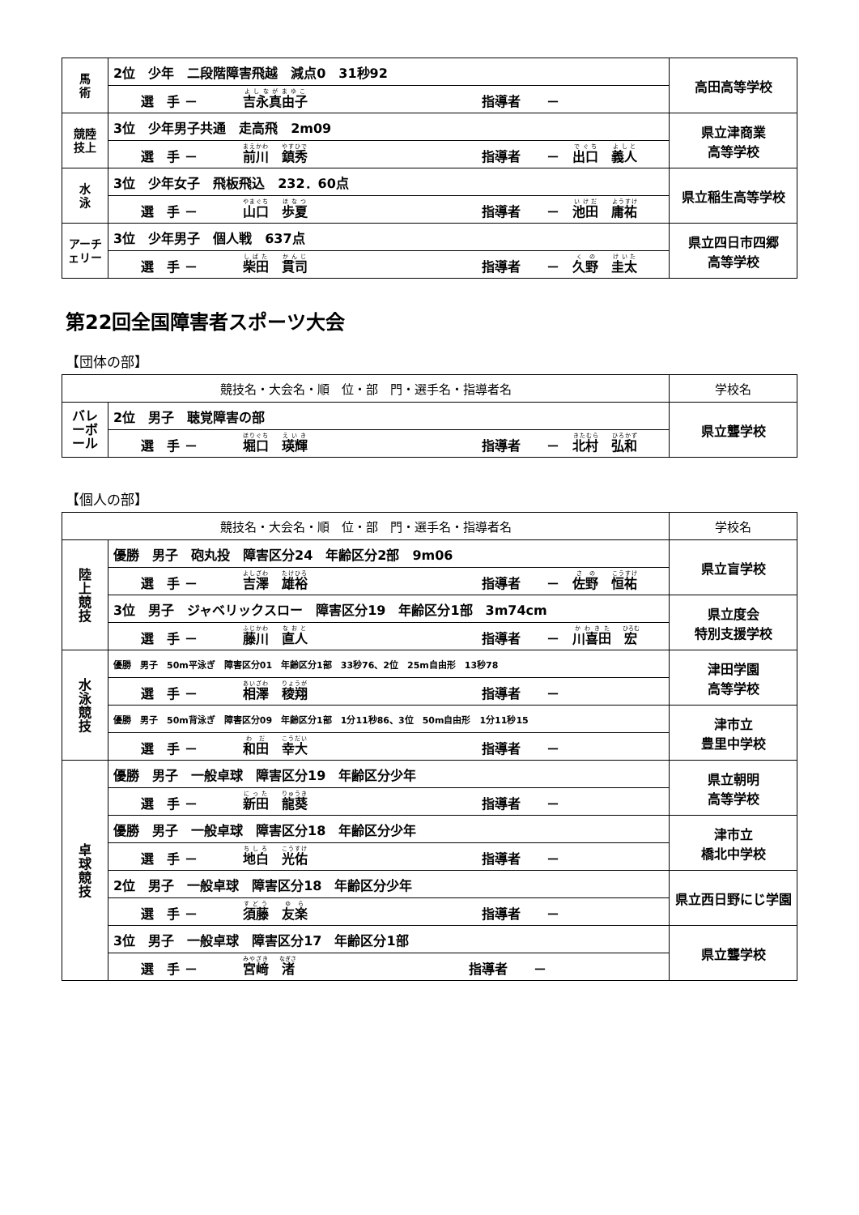| 馬 術 | 2位 少年 二段階障害飛越 減点0 31秒92 | 高田高等学校 |
| | 選 手 － 吉永真由子 指導者 － | |
| 競陸 技上 | 3位 少年男子共通 走高飛 2m09 | 県立津商業 高等学校 |
| | 選 手 － 前川 鎮秀 指導者 － 出口 義人 | |
| 水 泳 | 3位 少年女子 飛板飛込 232．60点 | 県立稲生高等学校 |
| | 選 手 － 山口 歩夏 指導者 － 池田 庸祐 | |
| アーチェリー | 3位 少年男子 個人戦 637点 | 県立四日市四郷 高等学校 |
| | 選 手 － 柴田 貫司 指導者 － 久野 圭太 | |
第22回全国障害者スポーツ大会
【団体の部】
| 競技名・大会名・順 位・部 門・選手名・指導者名 | | 学校名 |
| --- | --- | --- |
| バレーボール | 2位 男子 聴覚障害の部 | 県立聾学校 |
| | 選 手 － 堀口 瑛輝 指導者 － 北村 弘和 | |
【個人の部】
| 競技名・大会名・順 位・部 門・選手名・指導者名 | | 学校名 |
| --- | --- | --- |
| 陸 上 競 技 | 優勝 男子 砲丸投 障害区分24 年齢区分2部 9m06 | 県立盲学校 |
| | 選 手 － 吉澤 雄裕 指導者 － 佐野 恒祐 | |
| | 3位 男子 ジャベリックスロー 障害区分19 年齢区分1部 3m74cm | 県立度会 特別支援学校 |
| | 選 手 － 藤川 直人 指導者 － 川喜田 宏 | |
| 水 泳 競 技 | 優勝 男子 50m平泳ぎ 障害区分01 年齢区分1部 33秒76、2位 25m自由形 13秒78 | 津田学園 高等学校 |
| | 選 手 － 相澤 稜翔 指導者 － | |
| | 優勝 男子 50m背泳ぎ 障害区分09 年齢区分1部 1分11秒86、3位 50m自由形 1分11秒15 | 津市立 豊里中学校 |
| | 選 手 － 和田 幸大 指導者 － | |
| 卓 球 競 技 | 優勝 男子 一般卓球 障害区分19 年齢区分少年 | 県立朝明 高等学校 |
| | 選 手 － 新田 龍葵 指導者 － | |
| | 優勝 男子 一般卓球 障害区分18 年齢区分少年 | 津市立 橋北中学校 |
| | 選 手 － 地白 光佑 指導者 － | |
| | 2位 男子 一般卓球 障害区分18 年齢区分少年 | 県立西日野にじ学園 |
| | 選 手 － 須藤 友楽 指導者 － | |
| | 3位 男子 一般卓球 障害区分17 年齢区分1部 | 県立聾学校 |
| | 選 手 － 宮﨑 渚 指導者 － | |